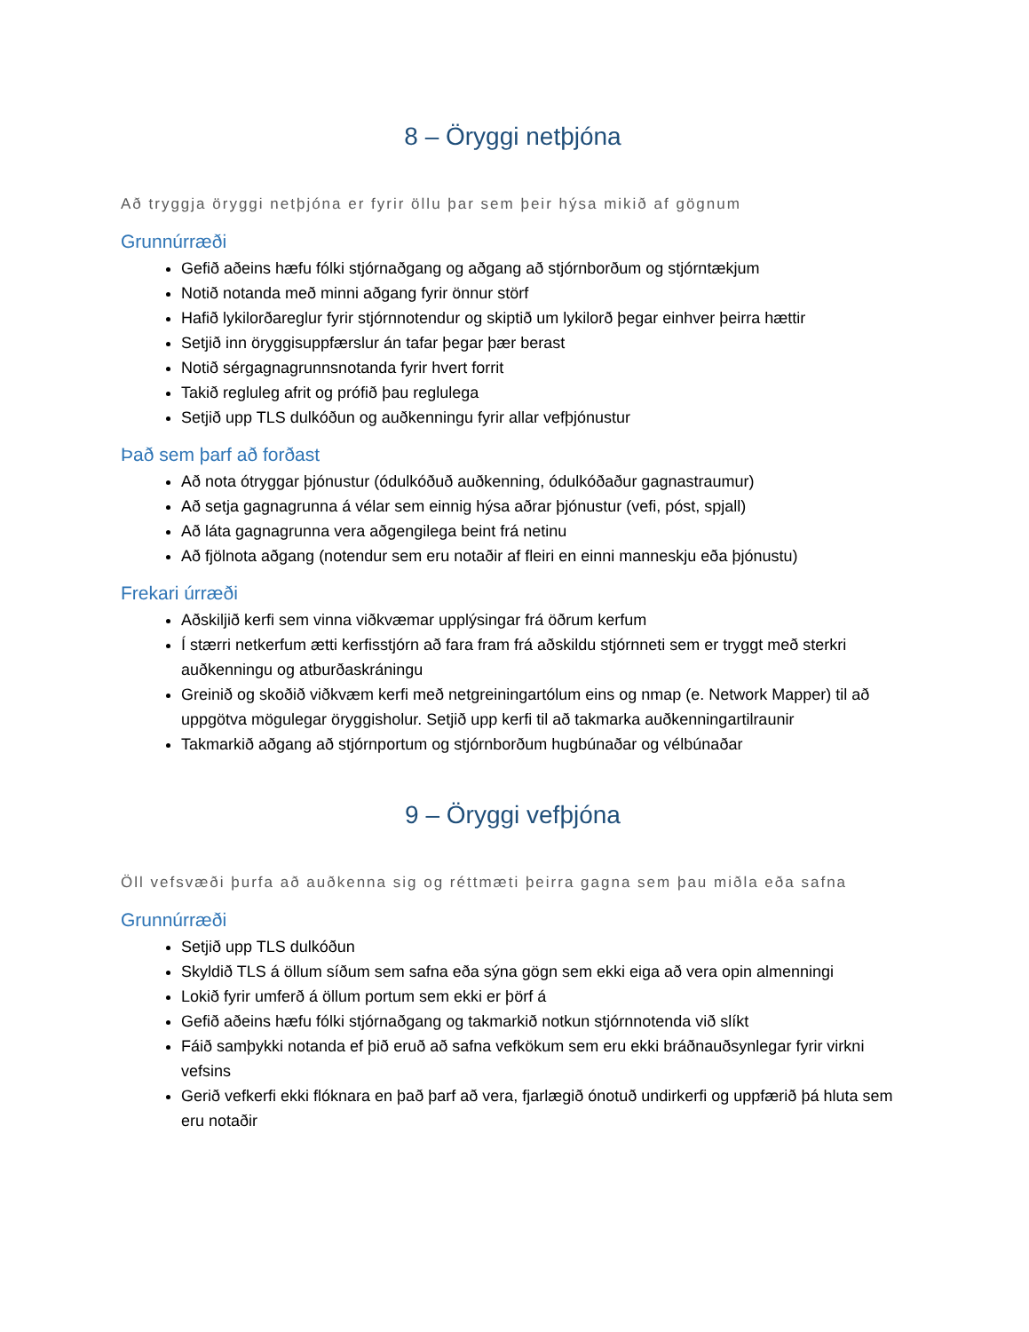8 – Öryggi netþjóna
Að tryggja öryggi netþjóna er fyrir öllu þar sem þeir hýsa mikið af gögnum
Grunnúrræði
Gefið aðeins hæfu fólki stjórnaðgang og aðgang að stjórnborðum og stjórntækjum
Notið notanda með minni aðgang fyrir önnur störf
Hafið lykilorðareglur fyrir stjórnnotendur og skiptið um lykilorð þegar einhver þeirra hættir
Setjið inn öryggisuppfærslur án tafar þegar þær berast
Notið sérgagnagrunnsnotanda fyrir hvert forrit
Takið regluleg afrit og prófið þau reglulega
Setjið upp TLS dulkóðun og auðkenningu fyrir allar vefþjónustur
Það sem þarf að forðast
Að nota ótryggar þjónustur (ódulkóðuð auðkenning, ódulkóðaður gagnastraumur)
Að setja gagnagrunna á vélar sem einnig hýsa aðrar þjónustur (vefi, póst, spjall)
Að láta gagnagrunna vera aðgengilega beint frá netinu
Að fjölnota aðgang (notendur sem eru notaðir af fleiri en einni manneskju eða þjónustu)
Frekari úrræði
Aðskiljið kerfi sem vinna viðkvæmar upplýsingar frá öðrum kerfum
Í stærri netkerfum ætti kerfisstjórn að fara fram frá aðskildu stjórnneti sem er tryggt með sterkri auðkenningu og atburðaskráningu
Greinið og skoðið viðkvæm kerfi með netgreiningartólum eins og nmap (e. Network Mapper) til að uppgötva mögulegar öryggisholur. Setjið upp kerfi til að takmarka auðkenningartilraunir
Takmarkið aðgang að stjórnportum og stjórnborðum hugbúnaðar og vélbúnaðar
9 – Öryggi vefþjóna
Öll vefsvæði þurfa að auðkenna sig og réttmæti þeirra gagna sem þau miðla eða safna
Grunnúrræði
Setjið upp TLS dulkóðun
Skyldið TLS á öllum síðum sem safna eða sýna gögn sem ekki eiga að vera opin almenningi
Lokið fyrir umferð á öllum portum sem ekki er þörf á
Gefið aðeins hæfu fólki stjórnaðgang og takmarkið notkun stjórnnotenda við slíkt
Fáið samþykki notanda ef þið eruð að safna vefkökum sem eru ekki bráðnauðsynlegar fyrir virkni vefsins
Gerið vefkerfi ekki flóknara en það þarf að vera, fjarlægið ónotuð undirkerfi og uppfærið þá hluta sem eru notaðir